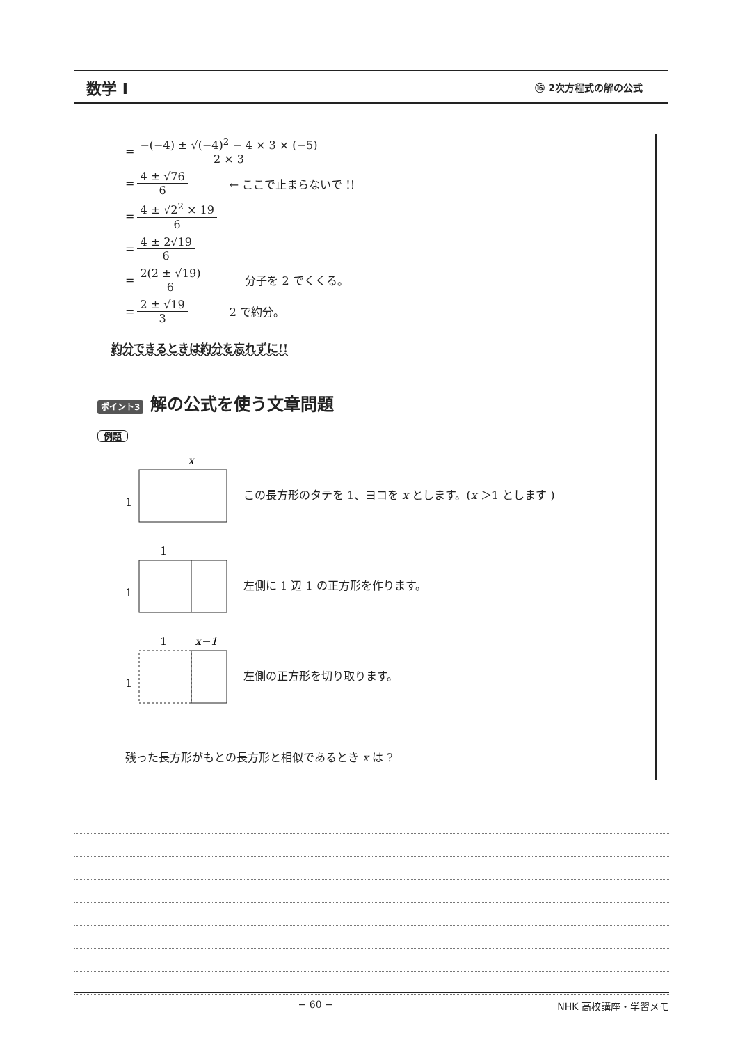数学 I ⑯ 2次方程式の解の公式
= −(−4) ± √(−4)<sup>2</sup> − 4 × 3 × (−5) 2 × 3
= 4 ± √76 6 ← ここで止まらないで !!
= 4 ± √2<sup>2</sup> × 19 6
= 4 ± 2√19 6
= 2(2 ± √19) 6 分子を 2 でくくる。
= 2 ± √19 3 2 で約分。
約分できるときは約分を忘れずに!!
ポイント3 解の公式を使う文章問題
例題
x
1
この長方形のタテを 1、ヨコを x とします。(x ＞1 とします )
1
1
左側に 1 辺 1 の正方形を作ります。
1
x−1
1
左側の正方形を切り取ります。
残った長方形がもとの長方形と相似であるとき x は ?
− 60 − NHK 高校講座・学習メモ